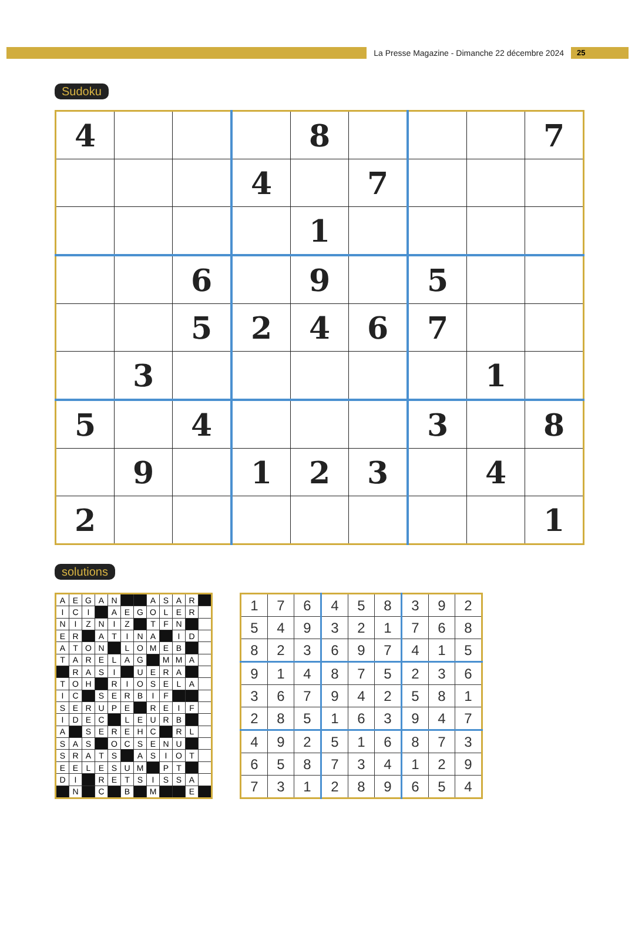La Presse Magazine - Dimanche 22 décembre 2024
25
Sudoku
| 4 | | | | 8 | | | | 7 |
| | | | 4 | | 7 | | | |
| | | | | 1 | | | | |
| | | 6 | | 9 | | 5 | | |
| | | 5 | 2 | 4 | 6 | 7 | | |
| | 3 | | | | | | 1 | |
| 5 | | 4 | | | | 3 | | 8 |
| | 9 | | 1 | 2 | 3 | | 4 | |
| 2 | | | | | | | | 1 |
solutions
| A | E | G | A | N | | | A | S | A | R | |
| I | C | I | | A | E | G | O | L | E | R | |
| N | I | Z | N | I | Z | | T | F | N | | |
| E | R | | A | T | I | N | A | | I | D | |
| A | T | O | N | | L | O | M | E | B | | |
| T | A | R | E | L | A | G | | M | M | A | |
| | R | A | S | I | | U | E | R | A | | |
| T | O | H | | R | I | O | S | E | L | A | |
| I | C | | S | E | R | B | I | F | | | |
| S | E | R | U | P | E | | R | E | I | F | |
| I | D | E | C | | L | E | U | R | B | | |
| A | | S | E | R | E | H | C | | R | L | |
| S | A | S | | O | C | S | E | N | U | | |
| S | R | A | T | S | | A | S | I | O | T | |
| E | E | L | E | S | U | M | | P | T | | |
| D | I | | R | E | T | S | I | S | S | A | |
| | N | | C | | B | | M | | | E | |
| 1 | 7 | 6 | 4 | 5 | 8 | 3 | 9 | 2 |
| 5 | 4 | 9 | 3 | 2 | 1 | 7 | 6 | 8 |
| 8 | 2 | 3 | 6 | 9 | 7 | 4 | 1 | 5 |
| 9 | 1 | 4 | 8 | 7 | 5 | 2 | 3 | 6 |
| 3 | 6 | 7 | 9 | 4 | 2 | 5 | 8 | 1 |
| 2 | 8 | 5 | 1 | 6 | 3 | 9 | 4 | 7 |
| 4 | 9 | 2 | 5 | 1 | 6 | 8 | 7 | 3 |
| 6 | 5 | 8 | 7 | 3 | 4 | 1 | 2 | 9 |
| 7 | 3 | 1 | 2 | 8 | 9 | 6 | 5 | 4 |